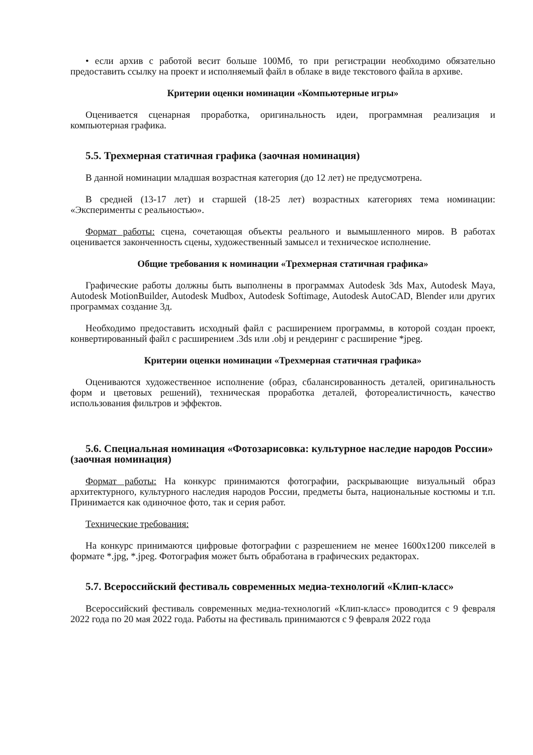• если архив с работой весит больше 100Мб, то при регистрации необходимо обязательно предоставить ссылку на проект и исполняемый файл в облаке в виде текстового файла в архиве.
Критерии оценки номинации «Компьютерные игры»
Оценивается сценарная проработка, оригинальность идеи, программная реализация и компьютерная графика.
5.5. Трехмерная статичная графика (заочная номинация)
В данной номинации младшая возрастная категория (до 12 лет) не предусмотрена.
В средней (13-17 лет) и старшей (18-25 лет) возрастных категориях тема номинации: «Эксперименты с реальностью».
Формат работы: сцена, сочетающая объекты реального и вымышленного миров. В работах оценивается законченность сцены, художественный замысел и техническое исполнение.
Общие требования к номинации «Трехмерная статичная графика»
Графические работы должны быть выполнены в программах Autodesk 3ds Max, Autodesk Maya, Autodesk MotionBuilder, Autodesk Mudbox, Autodesk Softimage, Autodesk AutoCAD, Blender или других программах создание 3д.
Необходимо предоставить исходный файл с расширением программы, в которой создан проект, конвертированный файл с расширением .3ds или .obj и рендеринг с расширение *jpeg.
Критерии оценки номинации «Трехмерная статичная графика»
Оцениваются художественное исполнение (образ, сбалансированность деталей, оригинальность форм и цветовых решений), техническая проработка деталей, фотореалистичность, качество использования фильтров и эффектов.
5.6. Специальная номинация «Фотозарисовка: культурное наследие народов России» (заочная номинация)
Формат работы: На конкурс принимаются фотографии, раскрывающие визуальный образ архитектурного, культурного наследия народов России, предметы быта, национальные костюмы и т.п. Принимается как одиночное фото, так и серия работ.
Технические требования:
На конкурс принимаются цифровые фотографии с разрешением не менее 1600x1200 пикселей в формате *.jpg, *.jpeg. Фотография может быть обработана в графических редакторах.
5.7. Всероссийский фестиваль современных медиа-технологий «Клип-класс»
Всероссийский фестиваль современных медиа-технологий «Клип-класс» проводится с 9 февраля 2022 года по 20 мая 2022 года. Работы на фестиваль принимаются с 9 февраля 2022 года